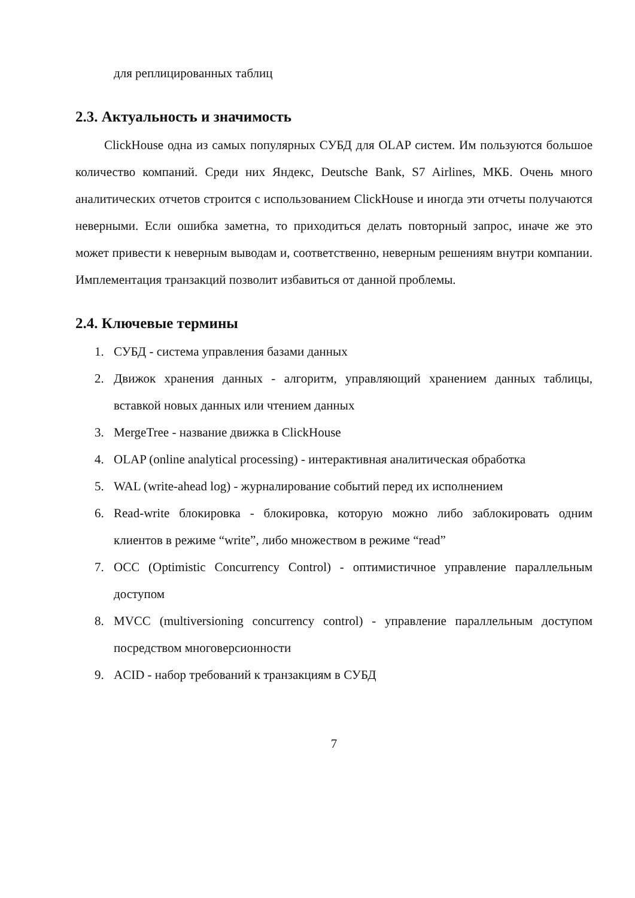для реплицированных таблиц
2.3. Актуальность и значимость
ClickHouse одна из самых популярных СУБД для OLAP систем. Им пользуются большое количество компаний. Среди них Яндекс, Deutsche Bank, S7 Airlines, МКБ. Очень много аналитических отчетов строится с использованием ClickHouse и иногда эти отчеты получаются неверными. Если ошибка заметна, то приходиться делать повторный запрос, иначе же это может привести к неверным выводам и, соответственно, неверным решениям внутри компании. Имплементация транзакций позволит избавиться от данной проблемы.
2.4. Ключевые термины
1. СУБД - система управления базами данных
2. Движок хранения данных - алгоритм, управляющий хранением данных таблицы, вставкой новых данных или чтением данных
3. MergeTree - название движка в ClickHouse
4. OLAP (online analytical processing) - интерактивная аналитическая обработка
5. WAL (write-ahead log) - журналирование событий перед их исполнением
6. Read-write блокировка - блокировка, которую можно либо заблокировать одним клиентов в режиме “write”, либо множеством в режиме “read”
7. OCC (Optimistic Concurrency Control) - оптимистичное управление параллельным доступом
8. MVCC (multiversioning concurrency control) - управление параллельным доступом посредством многоверсионности
9. ACID - набор требований к транзакциям в СУБД
7